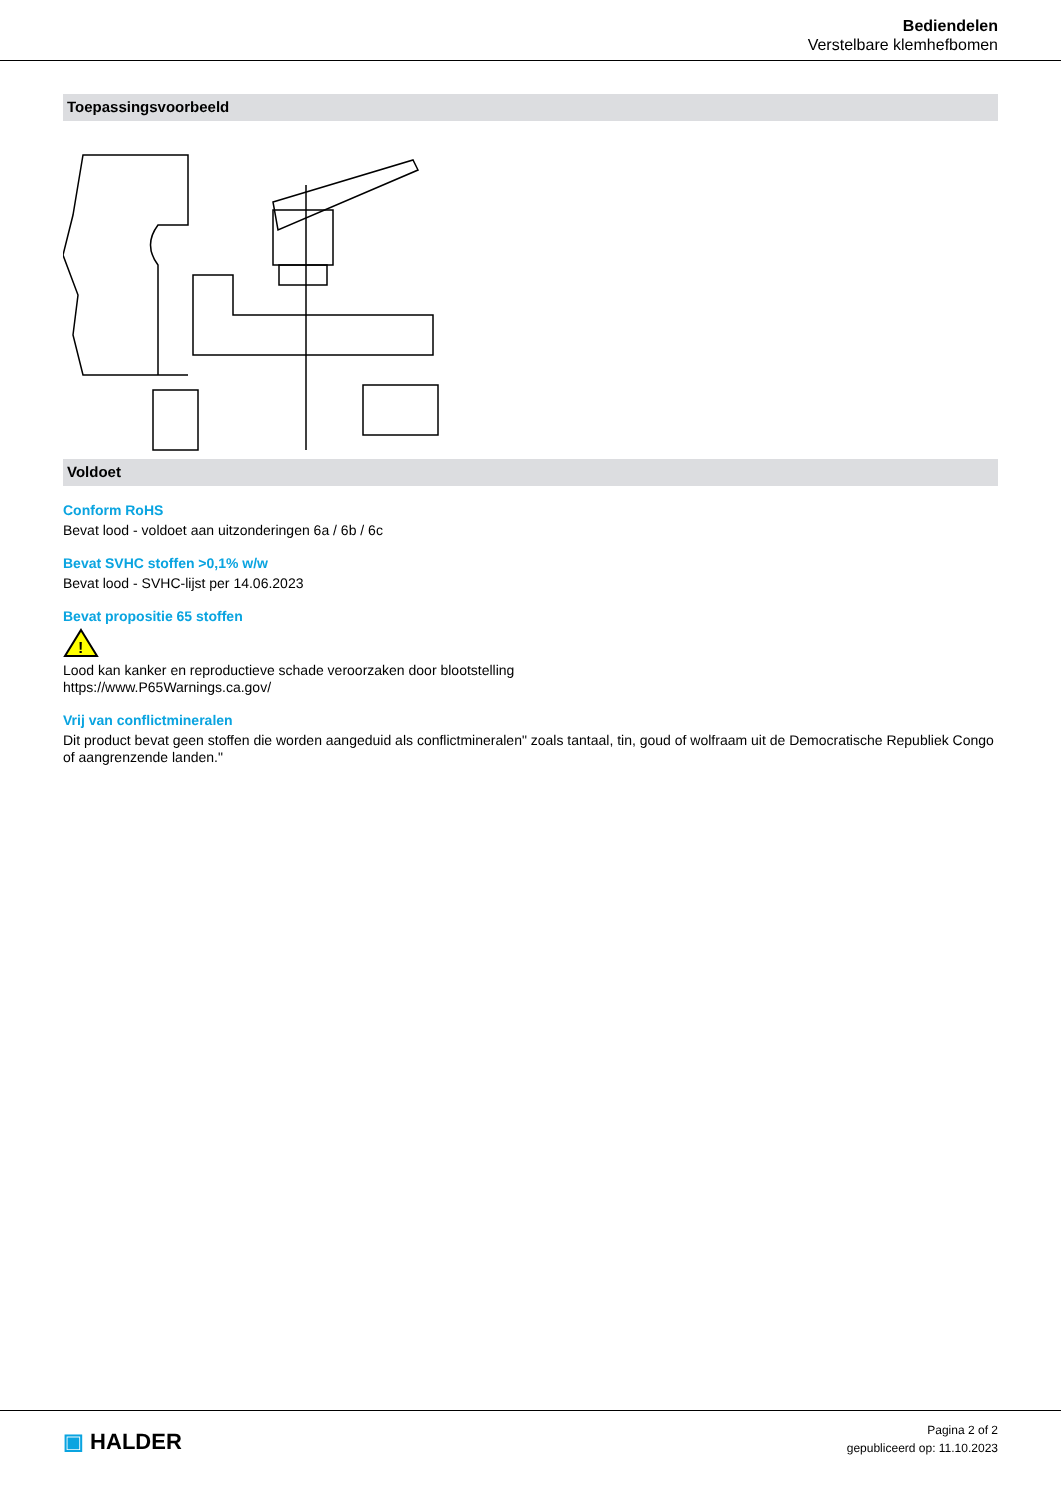Bediendelen
Verstelbare klemhefbomen
Toepassingsvoorbeeld
Voldoet
Conform RoHS
Bevat lood - voldoet aan uitzonderingen 6a / 6b / 6c
Bevat SVHC stoffen >0,1% w/w
Bevat lood - SVHC-lijst per 14.06.2023
Bevat propositie 65 stoffen
!
Lood kan kanker en reproductieve schade veroorzaken door blootstelling
https://www.P65Warnings.ca.gov/
Vrij van conflictmineralen
Dit product bevat geen stoffen die worden aangeduid als conflictmineralen" zoals tantaal, tin, goud of wolfraam uit de Democratische Republiek Congo of aangrenzende landen."
▣ HALDER
Pagina 2 of 2
gepubliceerd op: 11.10.2023